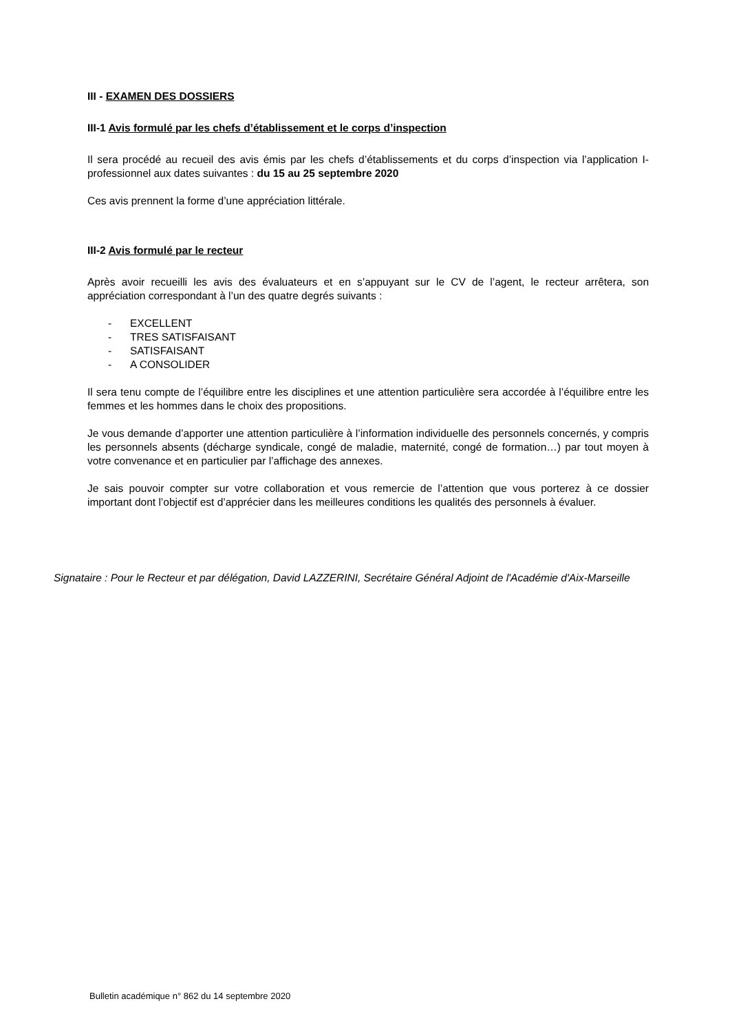III - EXAMEN DES DOSSIERS
III-1 Avis formulé par les chefs d’établissement et le corps d’inspection
Il sera procédé au recueil des avis émis par les chefs d’établissements et du corps d’inspection via l’application I-professionnel aux dates suivantes : du 15 au 25 septembre 2020
Ces avis prennent la forme d’une appréciation littérale.
III-2 Avis formulé par le recteur
Après avoir recueilli les avis des évaluateurs et en s’appuyant sur le CV de l’agent, le recteur arrêtera, son appréciation correspondant à l’un des quatre degrés suivants :
- EXCELLENT
- TRES SATISFAISANT
- SATISFAISANT
- A CONSOLIDER
Il sera tenu compte de l’équilibre entre les disciplines et une attention particulière sera accordée à l’équilibre entre les femmes et les hommes dans le choix des propositions.
Je vous demande d’apporter une attention particulière à l’information individuelle des personnels concernés, y compris les personnels absents (décharge syndicale, congé de maladie, maternité, congé de formation…) par tout moyen à votre convenance et en particulier par l’affichage des annexes.
Je sais pouvoir compter sur votre collaboration et vous remercie de l’attention que vous porterez à ce dossier important dont l’objectif est d’apprécier dans les meilleures conditions les qualités des personnels à évaluer.
Signataire : Pour le Recteur et par délégation, David LAZZERINI, Secrétaire Général Adjoint de l'Académie d'Aix-Marseille
Bulletin académique n° 862 du 14 septembre 2020